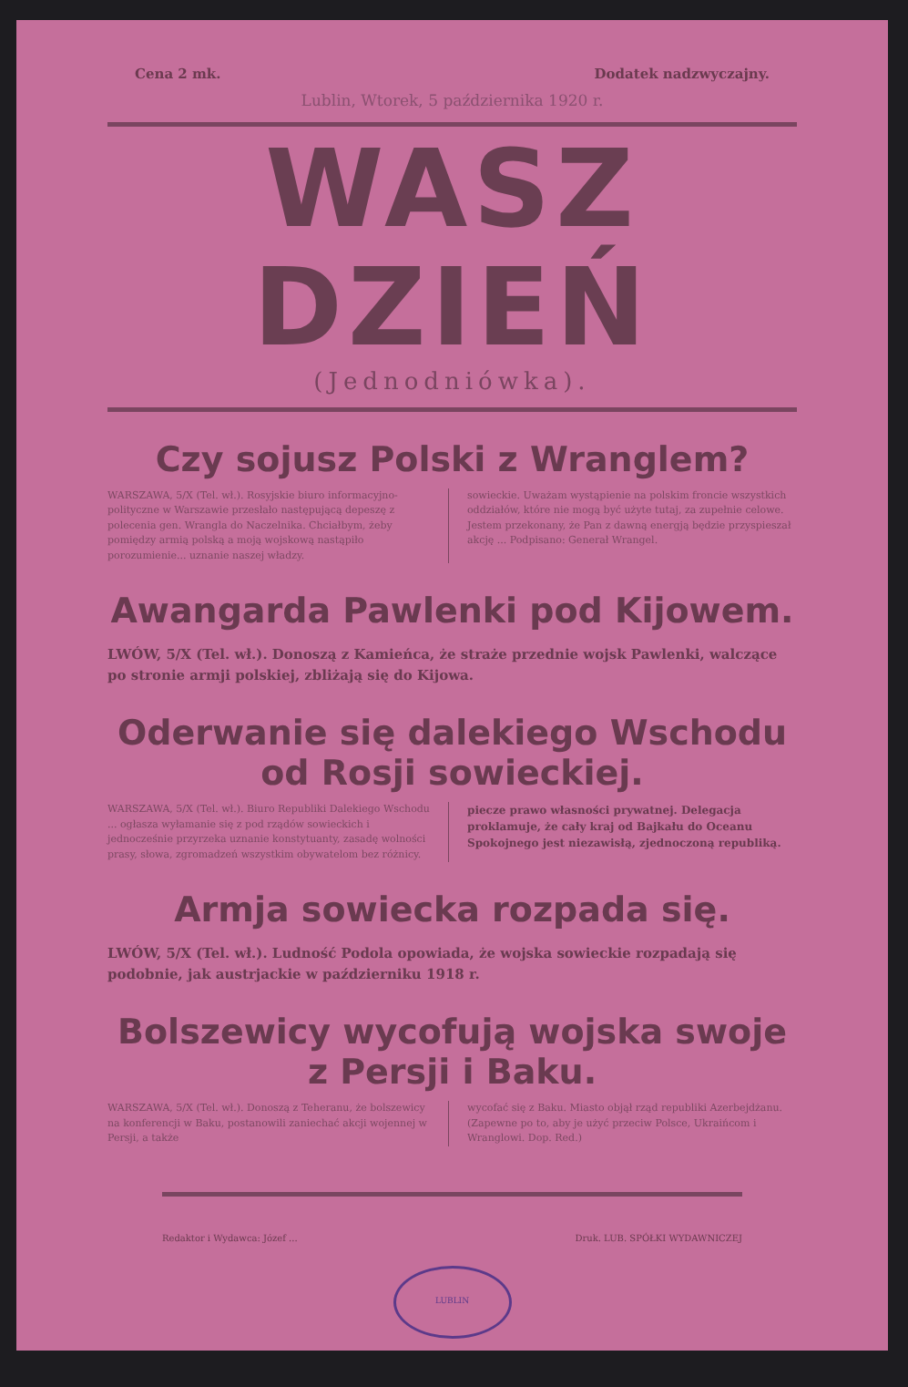Cena 2 mk. Dodatek nadzwyczajny.
Lublin, Wtorek, 5 października 1920 r.
WASZ DZIEŃ
(Jednodniówka).
Czy sojusz Polski z Wranglem?
WARSZAWA, 5/X (Tel. wł.). Rosyjskie biuro informacyjno-polityczne w Warszawie przesłało następującą depeszę z polecenia gen. Wrangla do Naczelnika. Chciałbym, żeby pomiędzy armią polską a moją wojskową nastąpiło porozumienie... uznanie naszej władzy.
sowieckie. Uważam wystąpienie na polskim froncie wszystkich oddziałów, które nie mogą być użyte tutaj, za zupełnie celowe. Jestem przekonany, że Pan z dawną energją będzie przyspieszał akcję ... Podpisano: Generał Wrangel.
Awangarda Pawlenki pod Kijowem.
LWÓW, 5/X (Tel. wł.). Donoszą z Kamieńca, że straże przednie wojsk Pawlenki, walczące po stronie armji polskiej, zbliżają się do Kijowa.
Oderwanie się dalekiego Wschodu od Rosji sowieckiej.
WARSZAWA, 5/X (Tel. wł.). Biuro Republiki Dalekiego Wschodu ... ogłasza wyłamanie się z pod rządów sowieckich i jednocześnie przyrzeka uznanie konstytuanty, zasadę wolności prasy, słowa, zgromadzeń wszystkim obywatelom bez różnicy.
piecze prawo własności prywatnej. Delegacja proklamuje, że cały kraj od Bajkału do Oceanu Spokojnego jest niezawisłą, zjednoczoną republiką.
Armja sowiecka rozpada się.
LWÓW, 5/X (Tel. wł.). Ludność Podola opowiada, że wojska sowieckie rozpadają się podobnie, jak austrjackie w październiku 1918 r.
Bolszewicy wycofują wojska swoje z Persji i Baku.
WARSZAWA, 5/X (Tel. wł.). Donoszą z Teheranu, że bolszewicy na konferencji w Baku, postanowili zaniechać akcji wojennej w Persji, a także
wycofać się z Baku. Miasto objął rząd republiki Azerbejdżanu. (Zapewne po to, aby je użyć przeciw Polsce, Ukraińcom i Wranglowi. Dop. Red.)
Redaktor i Wydawca: Józef ... Druk. LUB. SPÓŁKI WYDAWNICZEJ
LUBLIN